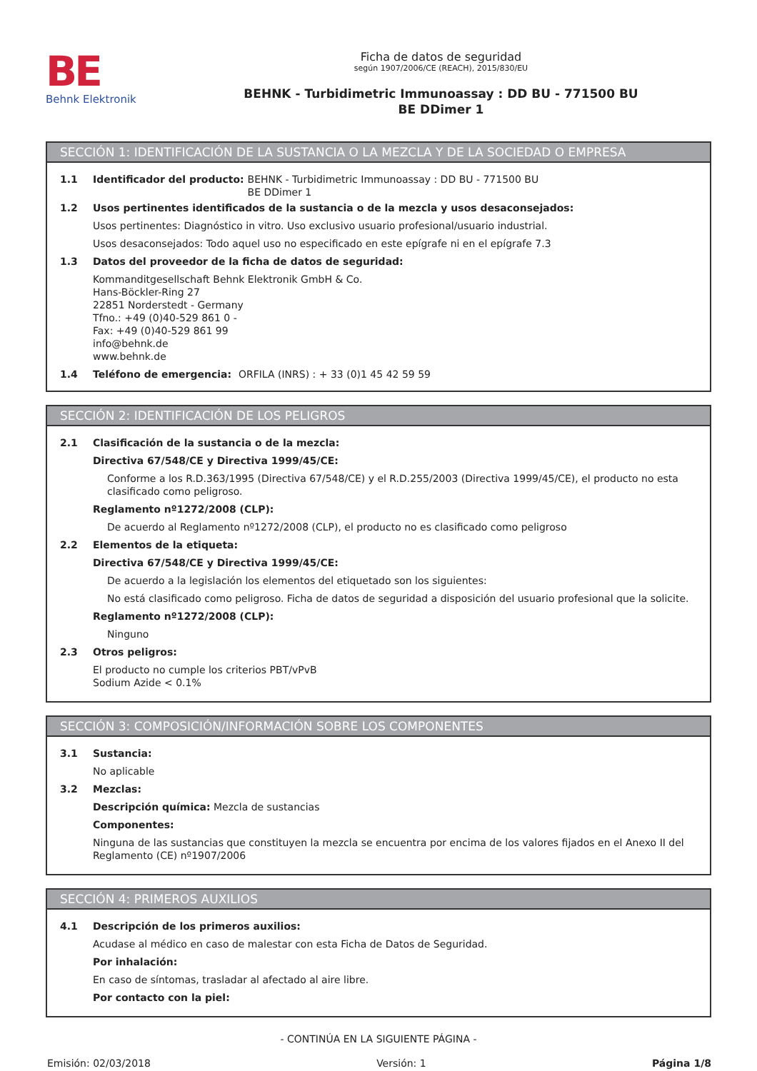BE
Behnk Elektronik
Ficha de datos de seguridad
según 1907/2006/CE (REACH), 2015/830/EU
BEHNK - Turbidimetric Immunoassay : DD BU - 771500 BU
BE DDimer 1
SECCIÓN 1: IDENTIFICACIÓN DE LA SUSTANCIA O LA MEZCLA Y DE LA SOCIEDAD O EMPRESA
1.1 Identificador del producto: BEHNK - Turbidimetric Immunoassay : DD BU - 771500 BU
BE DDimer 1
1.2 Usos pertinentes identificados de la sustancia o de la mezcla y usos desaconsejados:
Usos pertinentes: Diagnóstico in vitro. Uso exclusivo usuario profesional/usuario industrial.
Usos desaconsejados: Todo aquel uso no especificado en este epígrafe ni en el epígrafe 7.3
1.3 Datos del proveedor de la ficha de datos de seguridad:
Kommanditgesellschaft Behnk Elektronik GmbH & Co.
Hans-Böckler-Ring 27
22851 Norderstedt - Germany
Tfno.: +49 (0)40-529 861 0 -
Fax: +49 (0)40-529 861 99
info@behnk.de
www.behnk.de
1.4 Teléfono de emergencia: ORFILA (INRS) : + 33 (0)1 45 42 59 59
SECCIÓN 2: IDENTIFICACIÓN DE LOS PELIGROS
2.1 Clasificación de la sustancia o de la mezcla:
Directiva 67/548/CE y Directiva 1999/45/CE:
Conforme a los R.D.363/1995 (Directiva 67/548/CE) y el R.D.255/2003 (Directiva 1999/45/CE), el producto no esta clasificado como peligroso.
Reglamento nº1272/2008 (CLP):
De acuerdo al Reglamento nº1272/2008 (CLP), el producto no es clasificado como peligroso
2.2 Elementos de la etiqueta:
Directiva 67/548/CE y Directiva 1999/45/CE:
De acuerdo a la legislación los elementos del etiquetado son los siguientes:
No está clasificado como peligroso. Ficha de datos de seguridad a disposición del usuario profesional que la solicite.
Reglamento nº1272/2008 (CLP):
Ninguno
2.3 Otros peligros:
El producto no cumple los criterios PBT/vPvB
Sodium Azide < 0.1%
SECCIÓN 3: COMPOSICIÓN/INFORMACIÓN SOBRE LOS COMPONENTES
3.1 Sustancia:
No aplicable
3.2 Mezclas:
Descripción química: Mezcla de sustancias
Componentes:
Ninguna de las sustancias que constituyen la mezcla se encuentra por encima de los valores fijados en el Anexo II del Reglamento (CE) nº1907/2006
SECCIÓN 4: PRIMEROS AUXILIOS
4.1 Descripción de los primeros auxilios:
Acudase al médico en caso de malestar con esta Ficha de Datos de Seguridad.
Por inhalación:
En caso de síntomas, trasladar al afectado al aire libre.
Por contacto con la piel:
- CONTINÚA EN LA SIGUIENTE PÁGINA -
Emisión: 02/03/2018 Versión: 1 Página 1/8